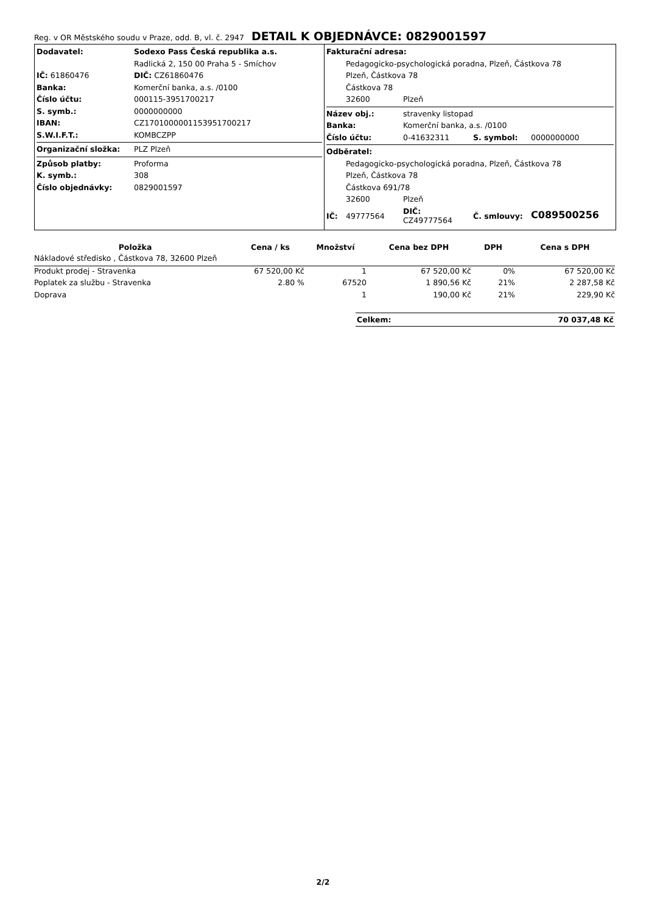Reg. v OR Městského soudu v Praze, odd. B, vl. č. 2947 DETAIL K OBJEDNÁVCE: 0829001597
| Dodavatel: | Sodexo Pass Česká republika a.s. |
| | Radlická 2, 150 00 Praha 5 - Smíchov |
| IČ: 61860476 | DIČ: CZ61860476 |
| Banka: | Komerční banka, a.s. /0100 |
| Číslo účtu: | 000115-3951700217 |
| S. symb.: | 0000000000 |
| IBAN: | CZ1701000001153951700217 |
| S.W.I.F.T.: | KOMBCZPP |
| Organizační složka: | PLZ Plzeň |
| Způsob platby: | Proforma |
| K. symb.: | 308 |
| Číslo objednávky: | 0829001597 |
| Fakturační adresa: | | | | |
| | Pedagogicko-psychologická poradna, Plzeň, Částkova 78 | | | |
| | Plzeň, Částkova 78 | | | |
| | Částkova 78 | | | |
| | 32600 | Plzeň | | |
| Název obj.: | | stravenky listopad | | |
| Banka: | | Komerční banka, a.s. /0100 | | |
| Číslo účtu: | | 0-41632311 | S. symbol: | 0000000000 |
| Odběratel: | | | | |
| | Pedagogicko-psychologická poradna, Plzeň, Částkova 78 | | | |
| | Plzeň, Částkova 78 | | | |
| | Částkova 691/78 | | | |
| | 32600 | Plzeň | | |
| IČ: | 49777564 | DIČ: CZ49777564 | Č. smlouvy: | C089500256 |
| Položka | Cena / ks | Množství | Cena bez DPH | DPH | Cena s DPH |
| --- | --- | --- | --- | --- | --- |
| Nákladové středisko , Částkova 78, 32600 Plzeň | | | | | |
| Produkt prodej - Stravenka | 67 520,00 Kč | 1 | 67 520,00 Kč | 0% | 67 520,00 Kč |
| Poplatek za službu - Stravenka | 2.80 % | 67520 | 1 890,56 Kč | 21% | 2 287,58 Kč |
| Doprava | | 1 | 190,00 Kč | 21% | 229,90 Kč |
Celkem: 70 037,48 Kč
2/2